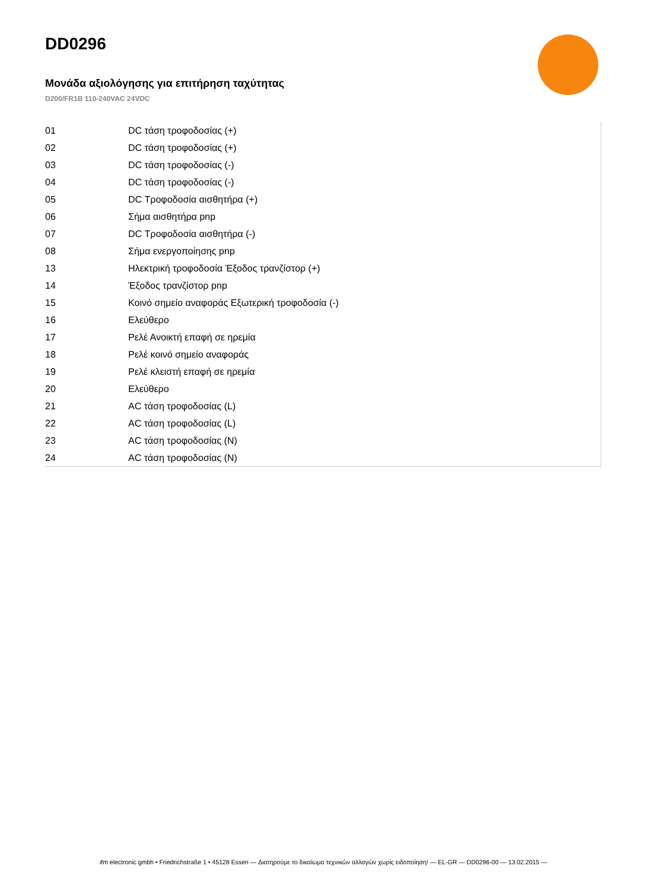DD0296
Μονάδα αξιολόγησης για επιτήρηση ταχύτητας
D200/FR1B 110-240VAC 24VDC
| 01 | DC τάση τροφοδοσίας (+) |
| 02 | DC τάση τροφοδοσίας (+) |
| 03 | DC τάση τροφοδοσίας (-) |
| 04 | DC τάση τροφοδοσίας (-) |
| 05 | DC Τροφοδοσία αισθητήρα (+) |
| 06 | Σήμα αισθητήρα pnp |
| 07 | DC Τροφοδοσία αισθητήρα (-) |
| 08 | Σήμα ενεργοποίησης pnp |
| 13 | Ηλεκτρική τροφοδοσία Έξοδος τρανζίστορ (+) |
| 14 | Έξοδος τρανζίστορ pnp |
| 15 | Κοινό σημείο αναφοράς Εξωτερική τροφοδοσία (-) |
| 16 | Ελεύθερο |
| 17 | Ρελέ Ανοικτή επαφή σε ηρεμία |
| 18 | Ρελέ κοινό σημείο αναφοράς |
| 19 | Ρελέ κλειστή επαφή σε ηρεμία |
| 20 | Ελεύθερο |
| 21 | AC τάση τροφοδοσίας (L) |
| 22 | AC τάση τροφοδοσίας (L) |
| 23 | AC τάση τροφοδοσίας (N) |
| 24 | AC τάση τροφοδοσίας (N) |
ifm electronic gmbh • Friedrichstraße 1 • 45128 Essen — Διατηρούμε το δικαίωμα τεχνικών αλλαγών χωρίς ειδοποίηση! — EL-GR — DD0296-00 — 13.02.2015 —